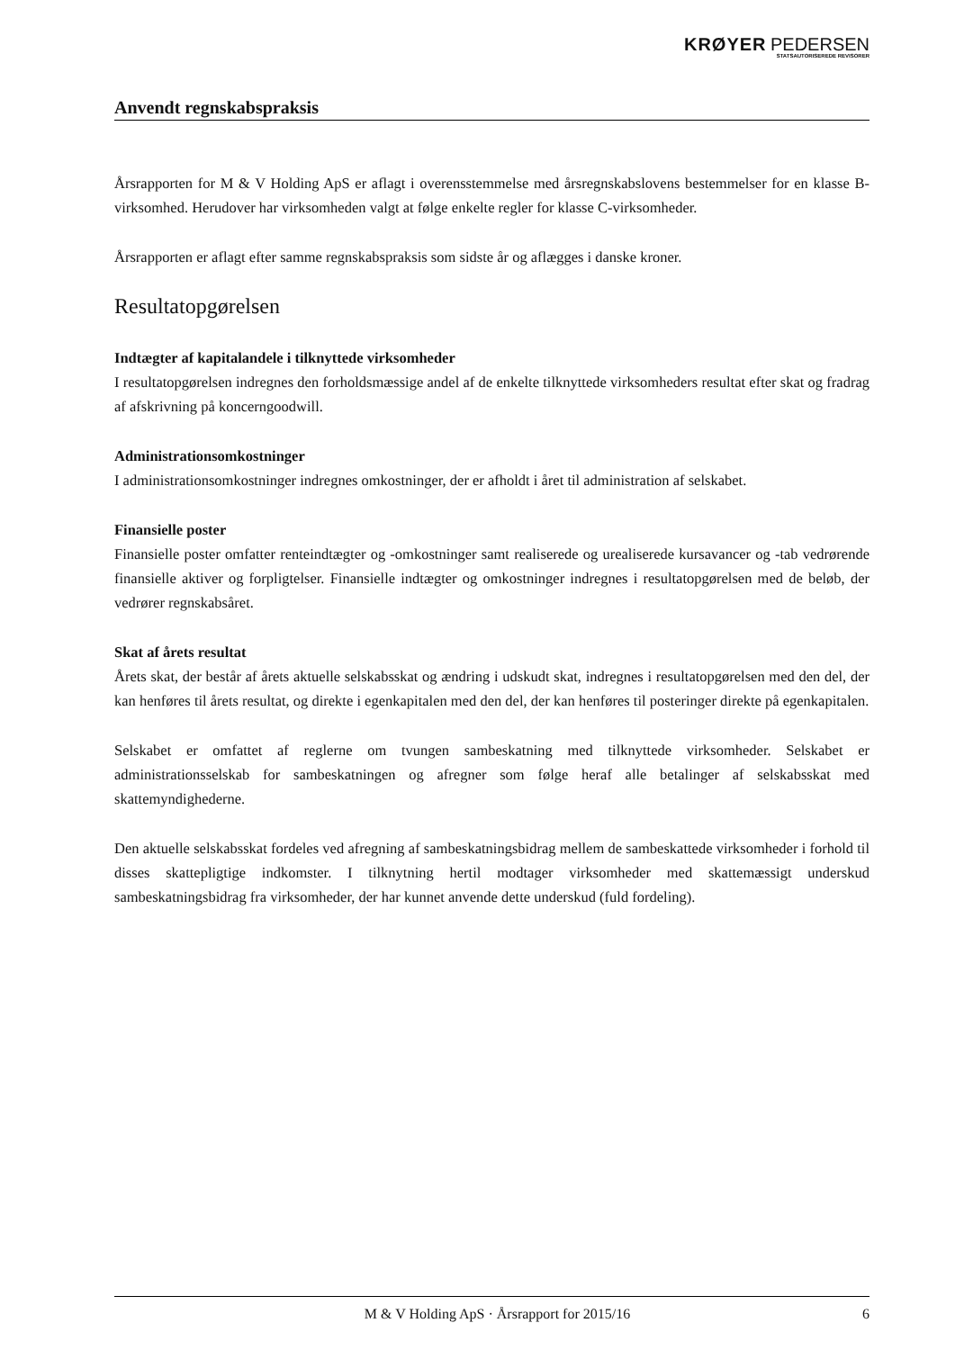KRØYER PEDERSEN
STATSAUTORISEREDE REVISORER
Anvendt regnskabspraksis
Årsrapporten for M & V Holding ApS er aflagt i overensstemmelse med årsregnskabslovens bestemmelser for en klasse B-virksomhed. Herudover har virksomheden valgt at følge enkelte regler for klasse C-virksomheder.
Årsrapporten er aflagt efter samme regnskabspraksis som sidste år og aflægges i danske kroner.
Resultatopgørelsen
Indtægter af kapitalandele i tilknyttede virksomheder
I resultatopgørelsen indregnes den forholdsmæssige andel af de enkelte tilknyttede virksomheders resultat efter skat og fradrag af afskrivning på koncerngoodwill.
Administrationsomkostninger
I administrationsomkostninger indregnes omkostninger, der er afholdt i året til administration af selskabet.
Finansielle poster
Finansielle poster omfatter renteindtægter og -omkostninger samt realiserede og urealiserede kursavancer og -tab vedrørende finansielle aktiver og forpligtelser. Finansielle indtægter og omkostninger indregnes i resultatopgørelsen med de beløb, der vedrører regnskabsåret.
Skat af årets resultat
Årets skat, der består af årets aktuelle selskabsskat og ændring i udskudt skat, indregnes i resultatopgørelsen med den del, der kan henføres til årets resultat, og direkte i egenkapitalen med den del, der kan henføres til posteringer direkte på egenkapitalen.
Selskabet er omfattet af reglerne om tvungen sambeskatning med tilknyttede virksomheder. Selskabet er administrationsselskab for sambeskatningen og afregner som følge heraf alle betalinger af selskabsskat med skattemyndighederne.
Den aktuelle selskabsskat fordeles ved afregning af sambeskatningsbidrag mellem de sambeskattede virksomheder i forhold til disses skattepligtige indkomster. I tilknytning hertil modtager virksomheder med skattemæssigt underskud sambeskatningsbidrag fra virksomheder, der har kunnet anvende dette underskud (fuld fordeling).
M & V Holding ApS · Årsrapport for 2015/16 6